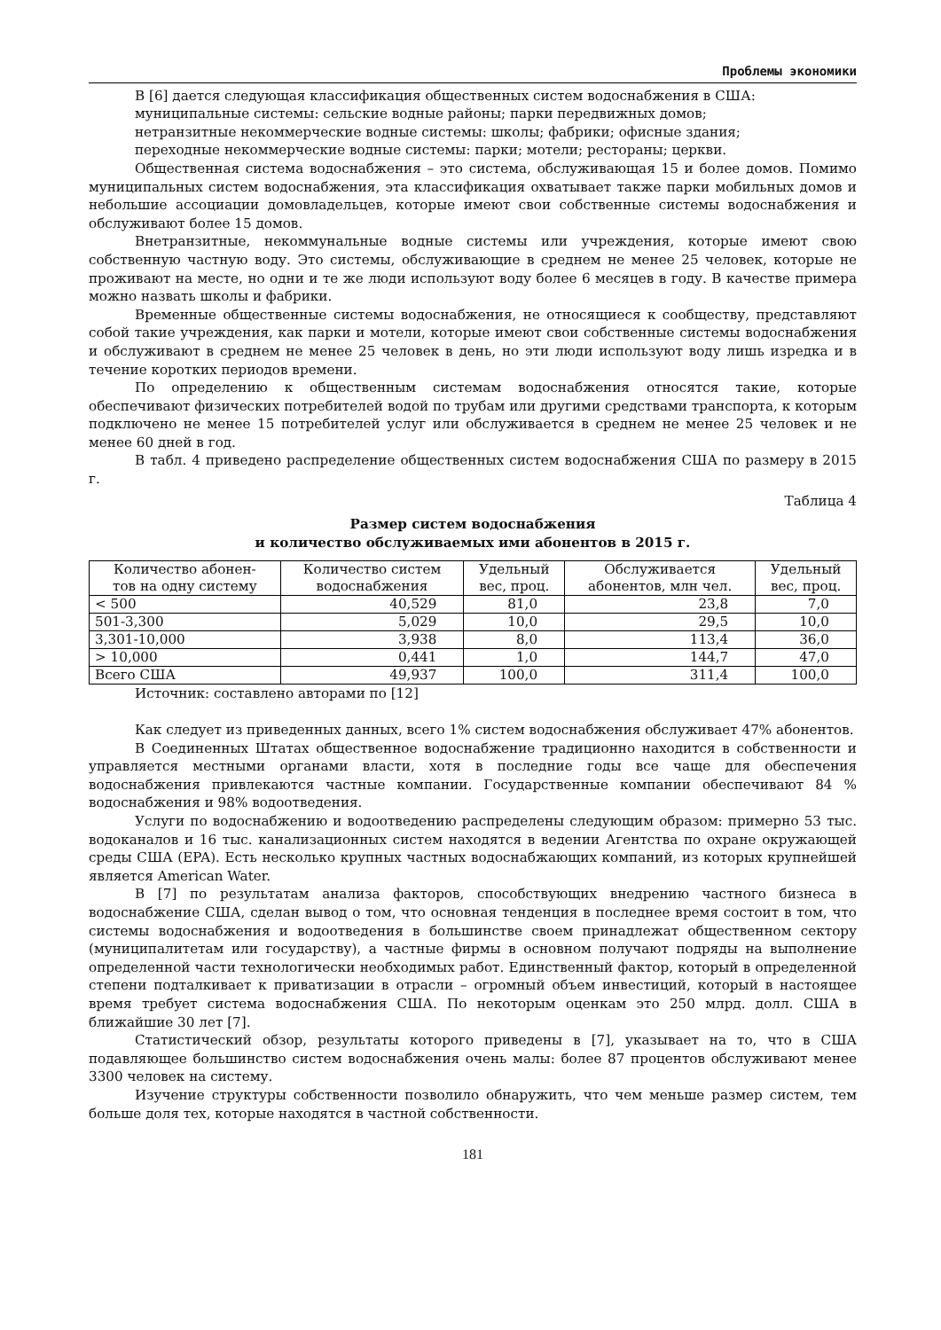Проблемы экономики
В [6] дается следующая классификация общественных систем водоснабжения в США:
муниципальные системы: сельские водные районы; парки передвижных домов;
нетранзитные некоммерческие водные системы: школы; фабрики; офисные здания;
переходные некоммерческие водные системы: парки; мотели; рестораны; церкви.
Общественная система водоснабжения – это система, обслуживающая 15 и более домов. Помимо муниципальных систем водоснабжения, эта классификация охватывает также парки мобильных домов и небольшие ассоциации домовладельцев, которые имеют свои собственные системы водоснабжения и обслуживают более 15 домов.
Внетранзитные, некоммунальные водные системы или учреждения, которые имеют свою собственную частную воду. Это системы, обслуживающие в среднем не менее 25 человек, которые не проживают на месте, но одни и те же люди используют воду более 6 месяцев в году. В качестве примера можно назвать школы и фабрики.
Временные общественные системы водоснабжения, не относящиеся к сообществу, представляют собой такие учреждения, как парки и мотели, которые имеют свои собственные системы водоснабжения и обслуживают в среднем не менее 25 человек в день, но эти люди используют воду лишь изредка и в течение коротких периодов времени.
По определению к общественным системам водоснабжения относятся такие, которые обеспечивают физических потребителей водой по трубам или другими средствами транспорта, к которым подключено не менее 15 потребителей услуг или обслуживается в среднем не менее 25 человек и не менее 60 дней в год.
В табл. 4 приведено распределение общественных систем водоснабжения США по размеру в 2015 г.
Таблица 4
Размер систем водоснабжения
и количество обслуживаемых ими абонентов в 2015 г.
| Количество абонен- тов на одну систему | Количество систем водоснабжения | Удельный вес, проц. | Обслуживается абонентов, млн чел. | Удельный вес, проц. |
| --- | --- | --- | --- | --- |
| < 500 | 40,529 | 81,0 | 23,8 | 7,0 |
| 501-3,300 | 5,029 | 10,0 | 29,5 | 10,0 |
| 3,301-10,000 | 3,938 | 8,0 | 113,4 | 36,0 |
| > 10,000 | 0,441 | 1,0 | 144,7 | 47,0 |
| Всего США | 49,937 | 100,0 | 311,4 | 100,0 |
Источник: составлено авторами по [12]
Как следует из приведенных данных, всего 1% систем водоснабжения обслуживает 47% абонентов.
В Соединенных Штатах общественное водоснабжение традиционно находится в собственности и управляется местными органами власти, хотя в последние годы все чаще для обеспечения водоснабжения привлекаются частные компании. Государственные компании обеспечивают 84 % водоснабжения и 98% водоотведения.
Услуги по водоснабжению и водоотведению распределены следующим образом: примерно 53 тыс. водоканалов и 16 тыс. канализационных систем находятся в ведении Агентства по охране окружающей среды США (EPA). Есть несколько крупных частных водоснабжающих компаний, из которых крупнейшей является American Water.
В [7] по результатам анализа факторов, способствующих внедрению частного бизнеса в водоснабжение США, сделан вывод о том, что основная тенденция в последнее время состоит в том, что системы водоснабжения и водоотведения в большинстве своем принадлежат общественном сектору (муниципалитетам или государству), а частные фирмы в основном получают подряды на выполнение определенной части технологически необходимых работ. Единственный фактор, который в определенной степени подталкивает к приватизации в отрасли – огромный объем инвестиций, который в настоящее время требует система водоснабжения США. По некоторым оценкам это 250 млрд. долл. США в ближайшие 30 лет [7].
Статистический обзор, результаты которого приведены в [7], указывает на то, что в США подавляющее большинство систем водоснабжения очень малы: более 87 процентов обслуживают менее 3300 человек на систему.
Изучение структуры собственности позволило обнаружить, что чем меньше размер систем, тем больше доля тех, которые находятся в частной собственности.
181